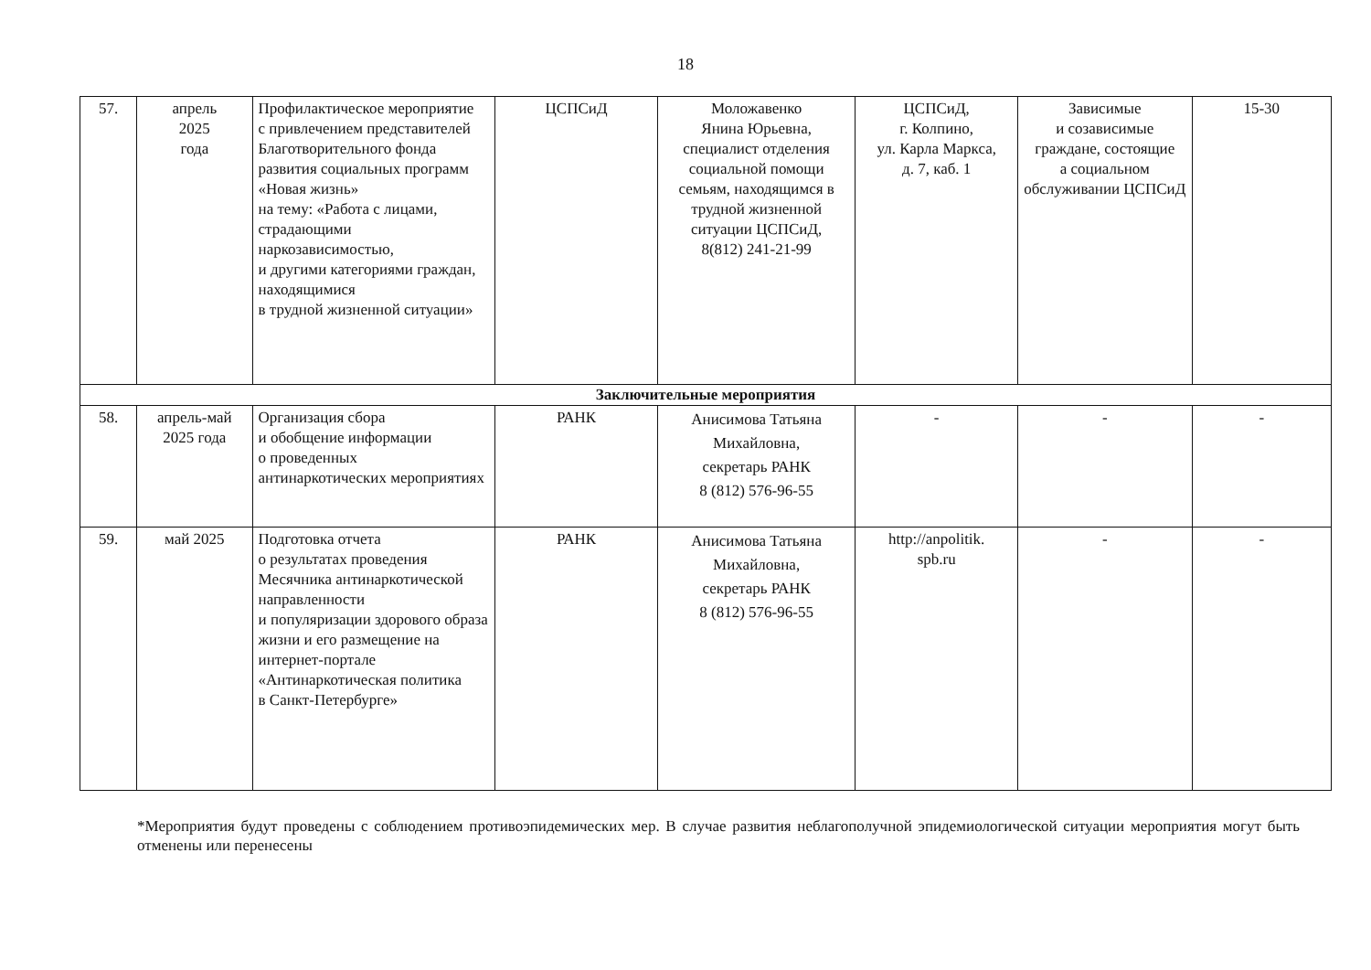18
| 57. | апрель 2025 года | Профилактическое мероприятие с привлечением представителей Благотворительного фонда развития социальных программ «Новая жизнь» на тему: «Работа с лицами, страдающими наркозависимостью, и другими категориями граждан, находящимися в трудной жизненной ситуации» | ЦСПСиД | Моложавенко Янина Юрьевна, специалист отделения социальной помощи семьям, находящимся в трудной жизненной ситуации ЦСПСиД, 8(812) 241-21-99 | ЦСПСиД, г. Колпино, ул. Карла Маркса, д. 7, каб. 1 | Зависимые и созависимые граждане, состоящие а социальном обслуживании ЦСПСиД | 15-30 |
| Заключительные мероприятия | | | | | | | |
| 58. | апрель-май 2025 года | Организация сбора и обобщение информации о проведенных антинаркотических мероприятиях | РАНК | Анисимова Татьяна Михайловна, секретарь РАНК 8 (812) 576-96-55 | - | - | - |
| 59. | май 2025 | Подготовка отчета о результатах проведения Месячника антинаркотической направленности и популяризации здорового образа жизни и его размещение на интернет-портале «Антинаркотическая политика в Санкт-Петербурге» | РАНК | Анисимова Татьяна Михайловна, секретарь РАНК 8 (812) 576-96-55 | http://anpolitik. spb.ru | - | - |
*Мероприятия будут проведены с соблюдением противоэпидемических мер. В случае развития неблагополучной эпидемиологической ситуации мероприятия могут быть отменены или перенесены